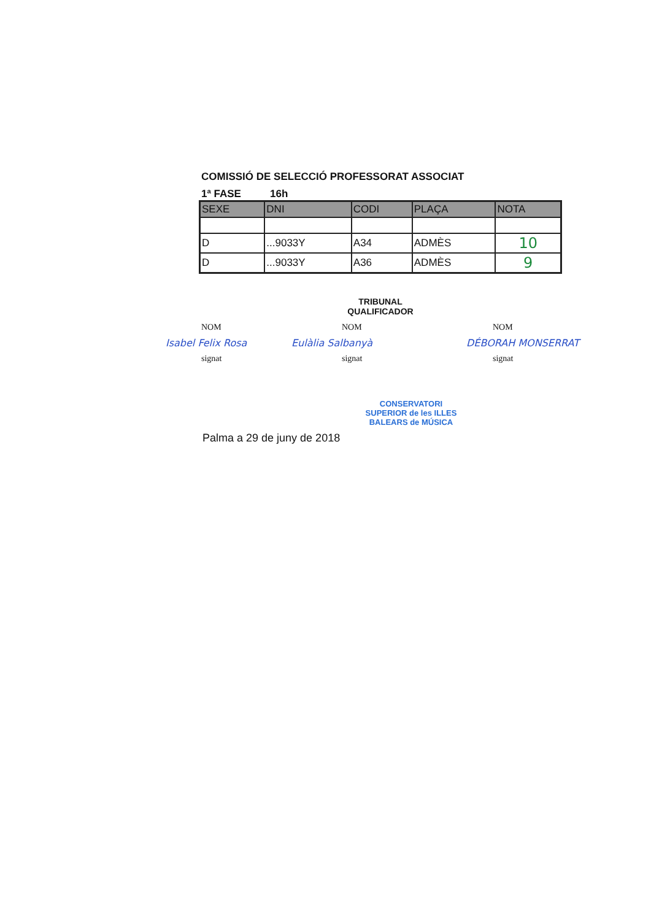COMISSIÓ DE SELECCIÓ PROFESSORAT ASSOCIAT
1ª FASE 16h
| SEXE | DNI | CODI | PLAÇA | NOTA |
| --- | --- | --- | --- | --- |
| D | ...9033Y | A34 | ADMÈS | 10 |
| D | ...9033Y | A36 | ADMÈS | 9 |
TRIBUNAL
QUALIFICADOR
NOM
Isabel Felix Rosa
signat
NOM
Eulàlia Salbanyà
signat
NOM
DÉBORAH MONSERRAT
signat
Palma a 29 de juny de 2018
CONSERVATORI SUPERIOR de les ILLES BALEARS de MÚSICA